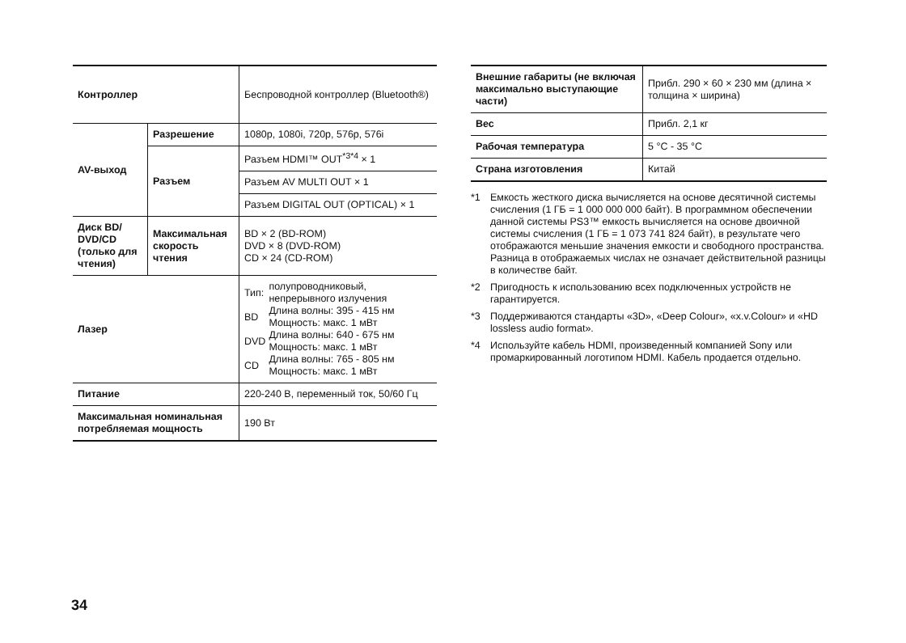| Контроллер | | Беспроводной контроллер (Bluetooth®) |
| AV-выход | Разрешение | 1080p, 1080i, 720p, 576p, 576i |
| | Разъем | Разъем HDMI™ OUT<sup>*3*4</sup> × 1 |
| | | Разъем AV MULTI OUT × 1 |
| | | Разъем DIGITAL OUT (OPTICAL) × 1 |
| Диск BD/ DVD/CD (только для чтения) | Максимальная скорость чтения | BD × 2 (BD-ROM) DVD × 8 (DVD-ROM) CD × 24 (CD-ROM) |
| Лазер | | / Тип: / полупроводниковый, непрерывного излучения / / BD / Длина волны: 395 - 415 нм Мощность: макс. 1 мВт / / DVD / Длина волны: 640 - 675 нм Мощность: макс. 1 мВт / / CD / Длина волны: 765 - 805 нм Мощность: макс. 1 мВт / |
| Питание | | 220-240 В, переменный ток, 50/60 Гц |
| Максимальная номинальная потребляемая мощность | | 190 Вт |
| Внешние габариты (не включая максимально выступающие части) | Прибл. 290 × 60 × 230 мм (длина × толщина × ширина) |
| Вес | Прибл. 2,1 кг |
| Рабочая температура | 5 °C - 35 °C |
| Страна изготовления | Китай |
*1 Емкость жесткого диска вычисляется на основе десятичной системы счисления (1 ГБ = 1 000 000 000 байт). В программном обеспечении данной системы PS3™ емкость вычисляется на основе двоичной системы счисления (1 ГБ = 1 073 741 824 байт), в результате чего отображаются меньшие значения емкости и свободного пространства. Разница в отображаемых числах не означает действительной разницы в количестве байт.
*2 Пригодность к использованию всех подключенных устройств не гарантируется.
*3 Поддерживаются стандарты «3D», «Deep Colour», «x.v.Colour» и «HD lossless audio format».
*4 Используйте кабель HDMI, произведенный компанией Sony или промаркированный логотипом HDMI. Кабель продается отдельно.
34